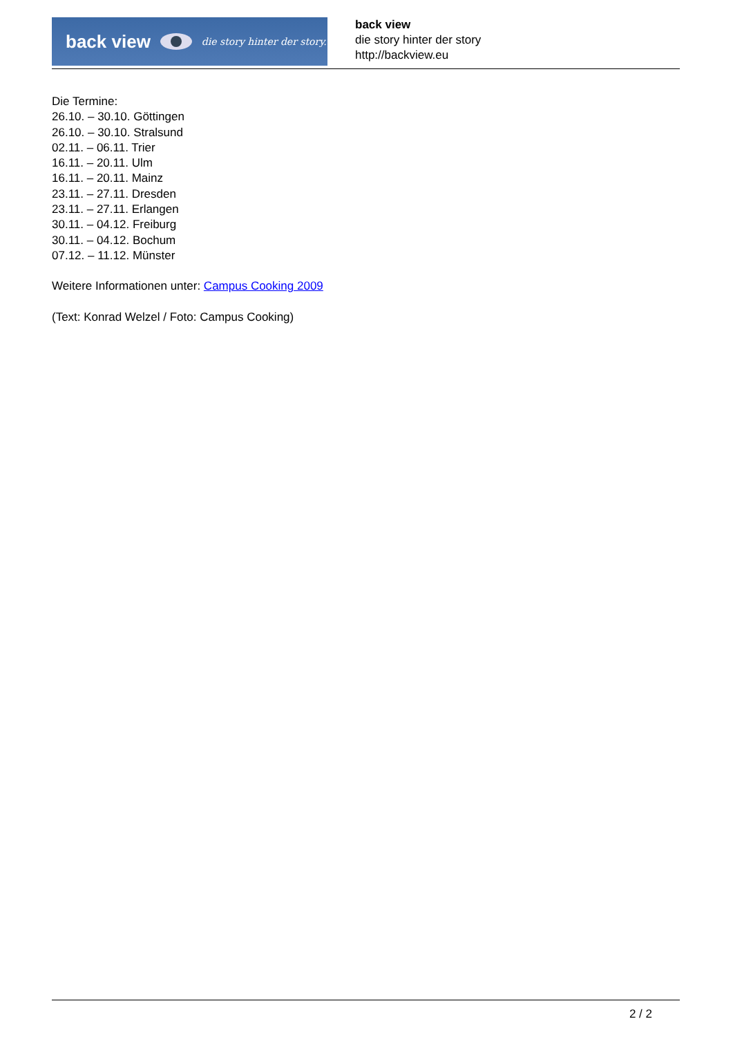back view
die story hinter der story.
back view
die story hinter der story
http://backview.eu
Die Termine:
26.10. – 30.10. Göttingen
26.10. – 30.10. Stralsund
02.11. – 06.11. Trier
16.11. – 20.11. Ulm
16.11. – 20.11. Mainz
23.11. – 27.11. Dresden
23.11. – 27.11. Erlangen
30.11. – 04.12. Freiburg
30.11. – 04.12. Bochum
07.12. – 11.12. Münster
Weitere Informationen unter: Campus Cooking 2009
(Text: Konrad Welzel / Foto: Campus Cooking)
2 / 2